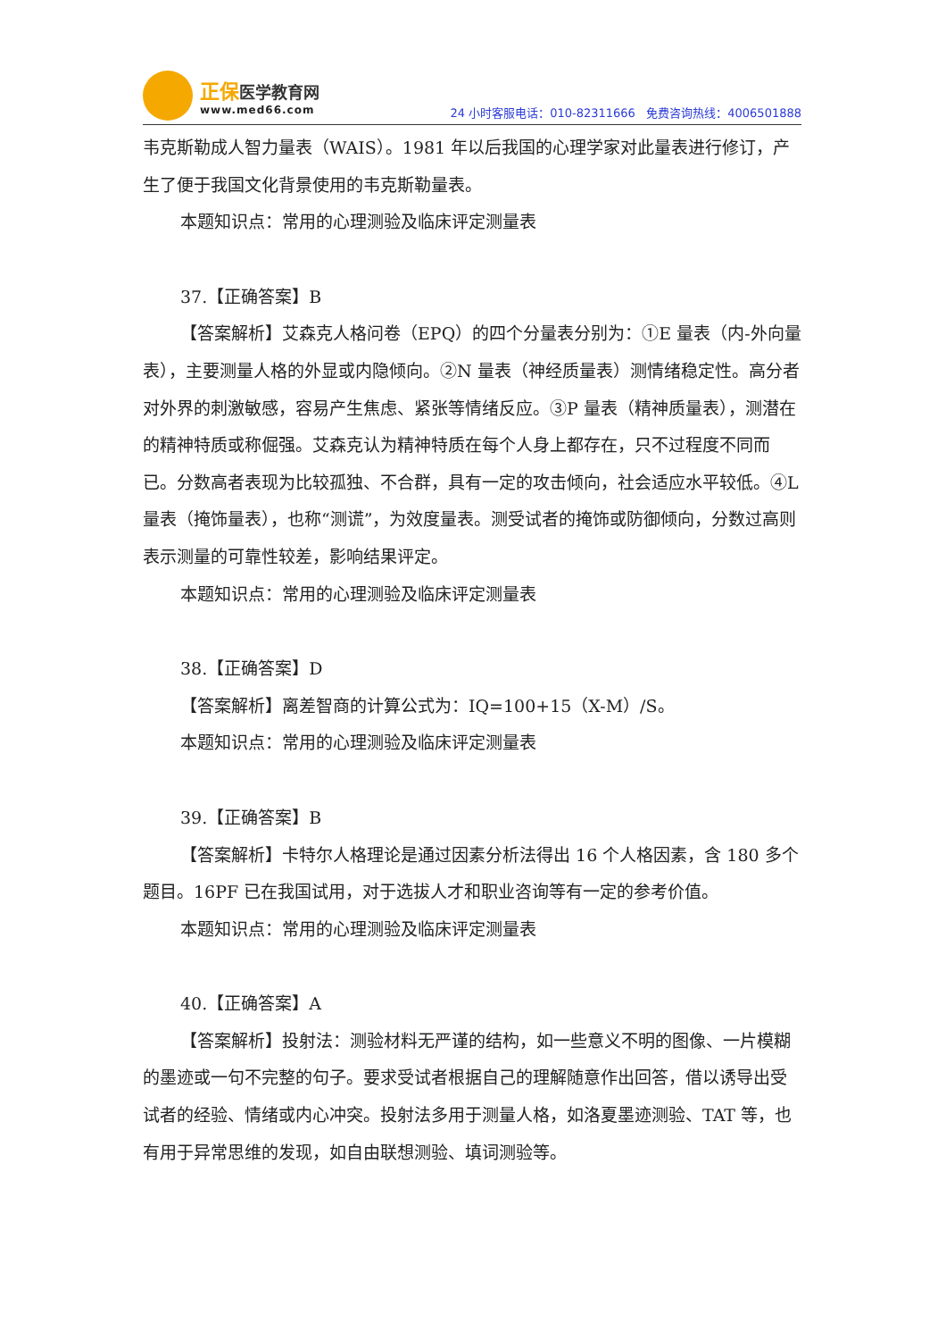正保 医学教育网
www.med66.com
24 小时客服电话：010-82311666 免费咨询热线：4006501888
韦克斯勒成人智力量表（WAIS）。1981 年以后我国的心理学家对此量表进行修订，产生了便于我国文化背景使用的韦克斯勒量表。
本题知识点：常用的心理测验及临床评定测量表
37.【正确答案】B
【答案解析】艾森克人格问卷（EPQ）的四个分量表分别为：①E 量表（内-外向量表），主要测量人格的外显或内隐倾向。②N 量表（神经质量表）测情绪稳定性。高分者对外界的刺激敏感，容易产生焦虑、紧张等情绪反应。③P 量表（精神质量表），测潜在的精神特质或称倔强。艾森克认为精神特质在每个人身上都存在，只不过程度不同而已。分数高者表现为比较孤独、不合群，具有一定的攻击倾向，社会适应水平较低。④L 量表（掩饰量表），也称“测谎”，为效度量表。测受试者的掩饰或防御倾向，分数过高则表示测量的可靠性较差，影响结果评定。
本题知识点：常用的心理测验及临床评定测量表
38.【正确答案】D
【答案解析】离差智商的计算公式为：IQ=100+15（X-M）/S。
本题知识点：常用的心理测验及临床评定测量表
39.【正确答案】B
【答案解析】卡特尔人格理论是通过因素分析法得出 16 个人格因素，含 180 多个题目。16PF 已在我国试用，对于选拔人才和职业咨询等有一定的参考价值。
本题知识点：常用的心理测验及临床评定测量表
40.【正确答案】A
【答案解析】投射法：测验材料无严谨的结构，如一些意义不明的图像、一片模糊的墨迹或一句不完整的句子。要求受试者根据自己的理解随意作出回答，借以诱导出受试者的经验、情绪或内心冲突。投射法多用于测量人格，如洛夏墨迹测验、TAT 等，也有用于异常思维的发现，如自由联想测验、填词测验等。